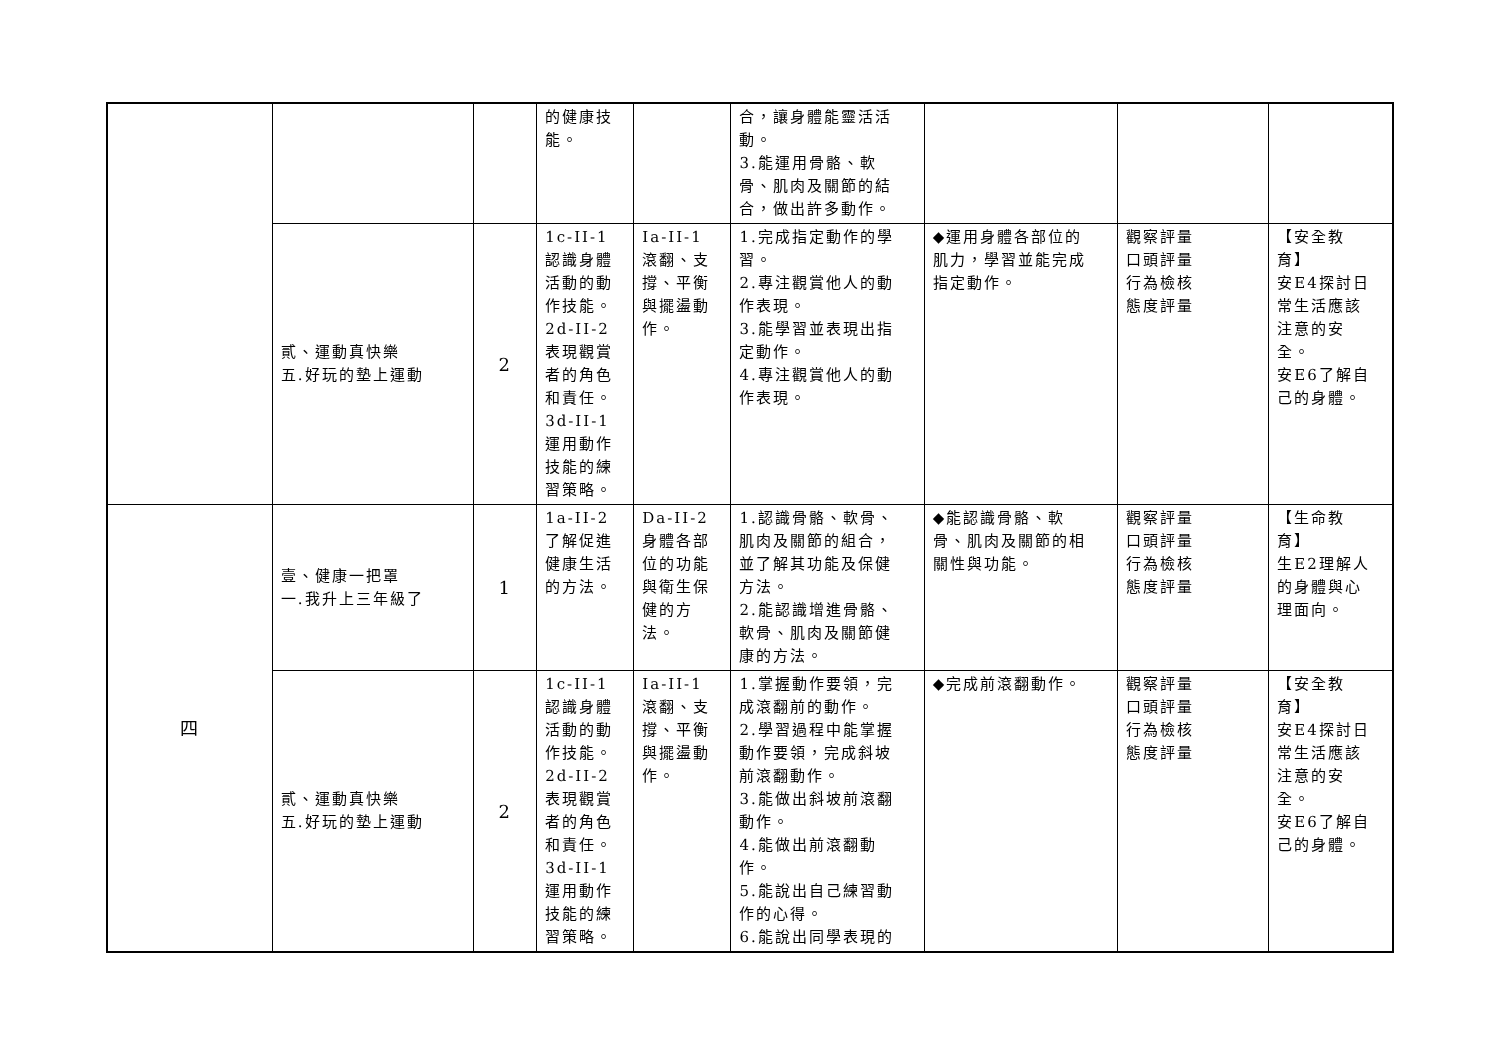| | | | 的健康技 能。 | | 合，讓身體能靈活活 動。 3.能運用骨骼、軟 骨、肌肉及關節的結 合，做出許多動作。 | | | |
| | 貳、運動真快樂 五.好玩的墊上運動 | 2 | 1c-II-1 認識身體 活動的動 作技能。 2d-II-2 表現觀賞 者的角色 和責任。 3d-II-1 運用動作 技能的練 習策略。 | Ia-II-1 滾翻、支 撐、平衡 與擺盪動 作。 | 1.完成指定動作的學 習。 2.專注觀賞他人的動 作表現。 3.能學習並表現出指 定動作。 4.專注觀賞他人的動 作表現。 | ◆運用身體各部位的 肌力，學習並能完成 指定動作。 | 觀察評量 口頭評量 行為檢核 態度評量 | 【安全教 育】 安E4探討日 常生活應該 注意的安 全。 安E6了解自 己的身體。 |
| 四 | 壹、健康一把罩 一.我升上三年級了 | 1 | 1a-II-2 了解促進 健康生活 的方法。 | Da-II-2 身體各部 位的功能 與衛生保 健的方 法。 | 1.認識骨骼、軟骨、 肌肉及關節的組合， 並了解其功能及保健 方法。 2.能認識增進骨骼、 軟骨、肌肉及關節健 康的方法。 | ◆能認識骨骼、軟 骨、肌肉及關節的相 關性與功能。 | 觀察評量 口頭評量 行為檢核 態度評量 | 【生命教 育】 生E2理解人 的身體與心 理面向。 |
| | 貳、運動真快樂 五.好玩的墊上運動 | 2 | 1c-II-1 認識身體 活動的動 作技能。 2d-II-2 表現觀賞 者的角色 和責任。 3d-II-1 運用動作 技能的練 習策略。 | Ia-II-1 滾翻、支 撐、平衡 與擺盪動 作。 | 1.掌握動作要領，完 成滾翻前的動作。 2.學習過程中能掌握 動作要領，完成斜坡 前滾翻動作。 3.能做出斜坡前滾翻 動作。 4.能做出前滾翻動 作。 5.能說出自己練習動 作的心得。 6.能說出同學表現的 | ◆完成前滾翻動作。 | 觀察評量 口頭評量 行為檢核 態度評量 | 【安全教 育】 安E4探討日 常生活應該 注意的安 全。 安E6了解自 己的身體。 |